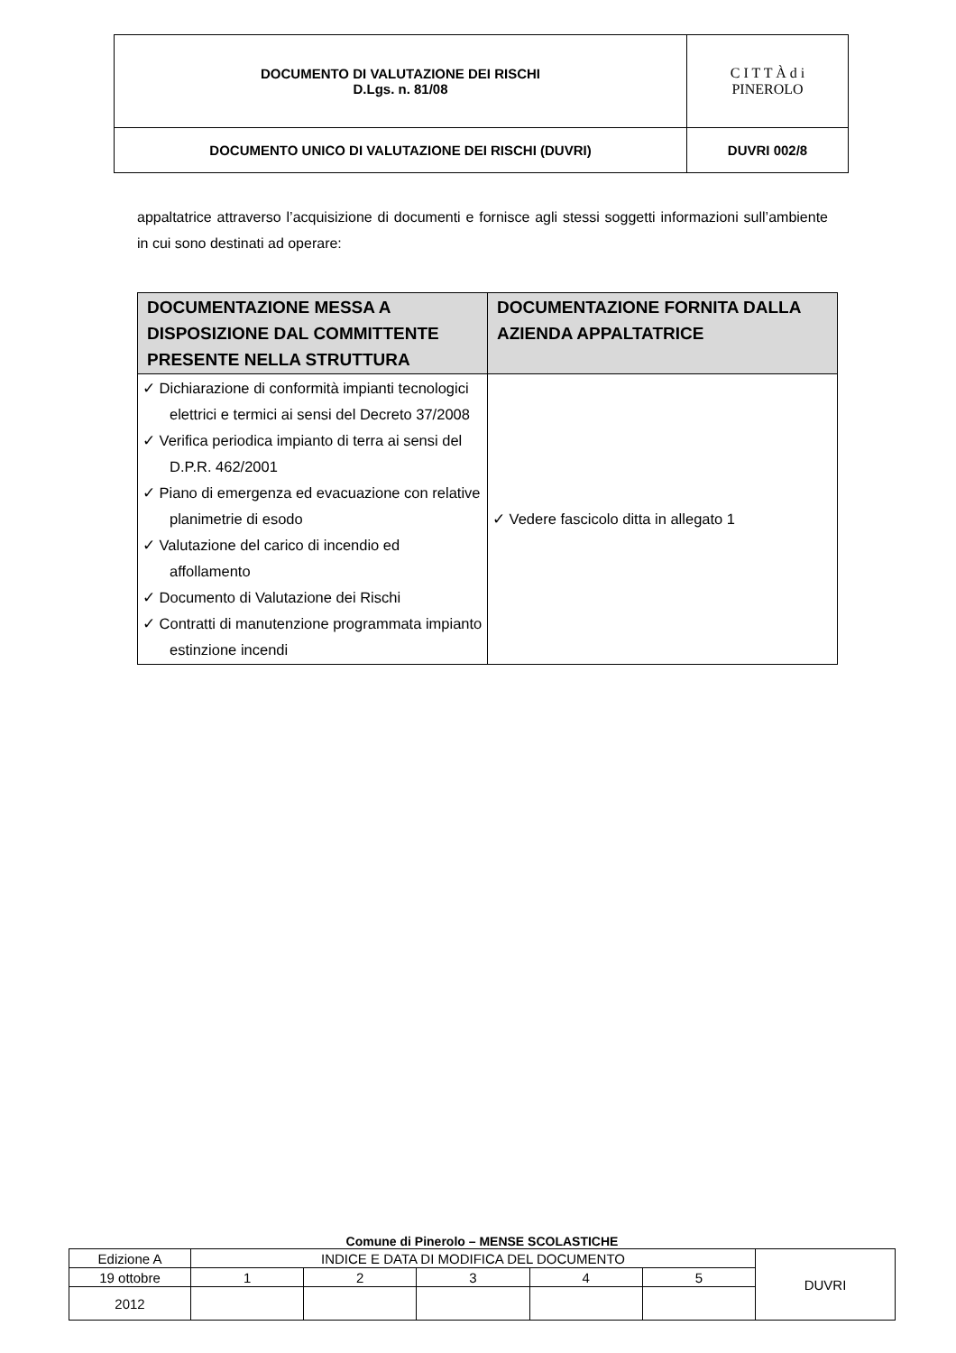| DOCUMENTO DI VALUTAZIONE DEI RISCHI D.Lgs. n. 81/08 | C I T T À d i PINEROLO |
| DOCUMENTO UNICO DI VALUTAZIONE DEI RISCHI (DUVRI) | DUVRI 002/8 |
appaltatrice attraverso l’acquisizione di documenti e fornisce agli stessi soggetti informazioni sull’ambiente in cui sono destinati ad operare:
| DOCUMENTAZIONE MESSA A DISPOSIZIONE DAL COMMITTENTE PRESENTE NELLA STRUTTURA | DOCUMENTAZIONE FORNITA DALLA AZIENDA APPALTATRICE |
| --- | --- |
| ✓ Dichiarazione di conformità impianti tecnologici elettrici e termici ai sensi del Decreto 37/2008 ✓ Verifica periodica impianto di terra ai sensi del D.P.R. 462/2001 ✓ Piano di emergenza ed evacuazione con relative planimetrie di esodo ✓ Valutazione del carico di incendio ed affollamento ✓ Documento di Valutazione dei Rischi ✓ Contratti di manutenzione programmata impianto estinzione incendi | ✓ Vedere fascicolo ditta in allegato 1 |
Comune di Pinerolo – MENSE SCOLASTICHE
| Edizione A | INDICE E DATA DI MODIFICA DEL DOCUMENTO | | | | | DUVRI |
| 19 ottobre | 1 | 2 | 3 | 4 | 5 | |
| 2012 | | | | | | |